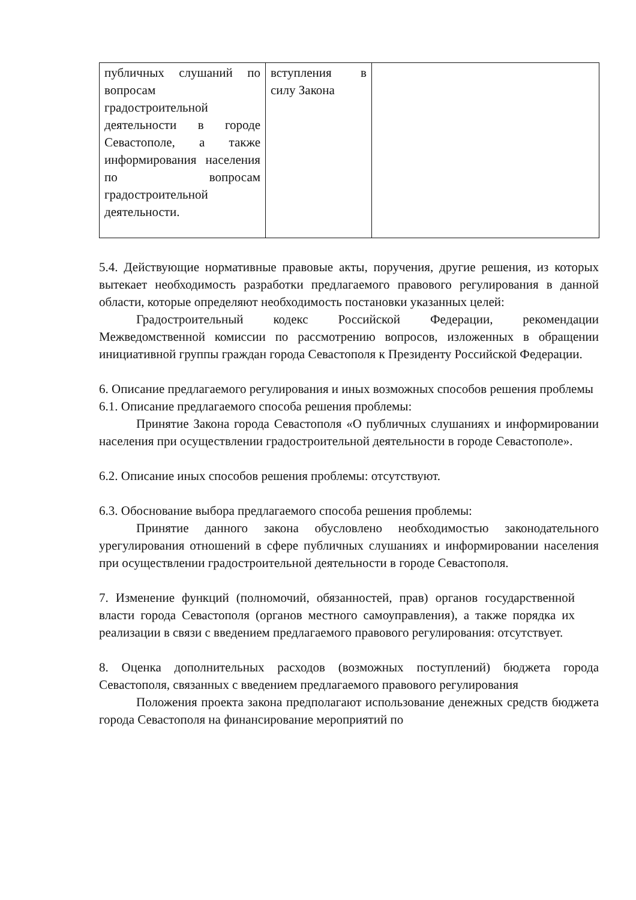| публичных слушаний по вопросам градостроительной деятельности в городе Севастополе, а также информирования населения по вопросам градостроительной деятельности. | вступления в силу Закона | |
5.4. Действующие нормативные правовые акты, поручения, другие решения, из которых вытекает необходимость разработки предлагаемого правового регулирования в данной области, которые определяют необходимость постановки указанных целей:
Градостроительный кодекс Российской Федерации, рекомендации Межведомственной комиссии по рассмотрению вопросов, изложенных в обращении инициативной группы граждан города Севастополя к Президенту Российской Федерации.
6. Описание предлагаемого регулирования и иных возможных способов решения проблемы
6.1. Описание предлагаемого способа решения проблемы:
Принятие Закона города Севастополя «О публичных слушаниях и информировании населения при осуществлении градостроительной деятельности в городе Севастополе».
6.2. Описание иных способов решения проблемы: отсутствуют.
6.3. Обоснование выбора предлагаемого способа решения проблемы:
Принятие данного закона обусловлено необходимостью законодательного урегулирования отношений в сфере публичных слушаниях и информировании населения при осуществлении градостроительной деятельности в городе Севастополя.
7. Изменение функций (полномочий, обязанностей, прав) органов государственной власти города Севастополя (органов местного самоуправления), а также порядка их реализации в связи с введением предлагаемого правового регулирования: отсутствует.
8. Оценка дополнительных расходов (возможных поступлений) бюджета города Севастополя, связанных с введением предлагаемого правового регулирования
Положения проекта закона предполагают использование денежных средств бюджета города Севастополя на финансирование мероприятий по